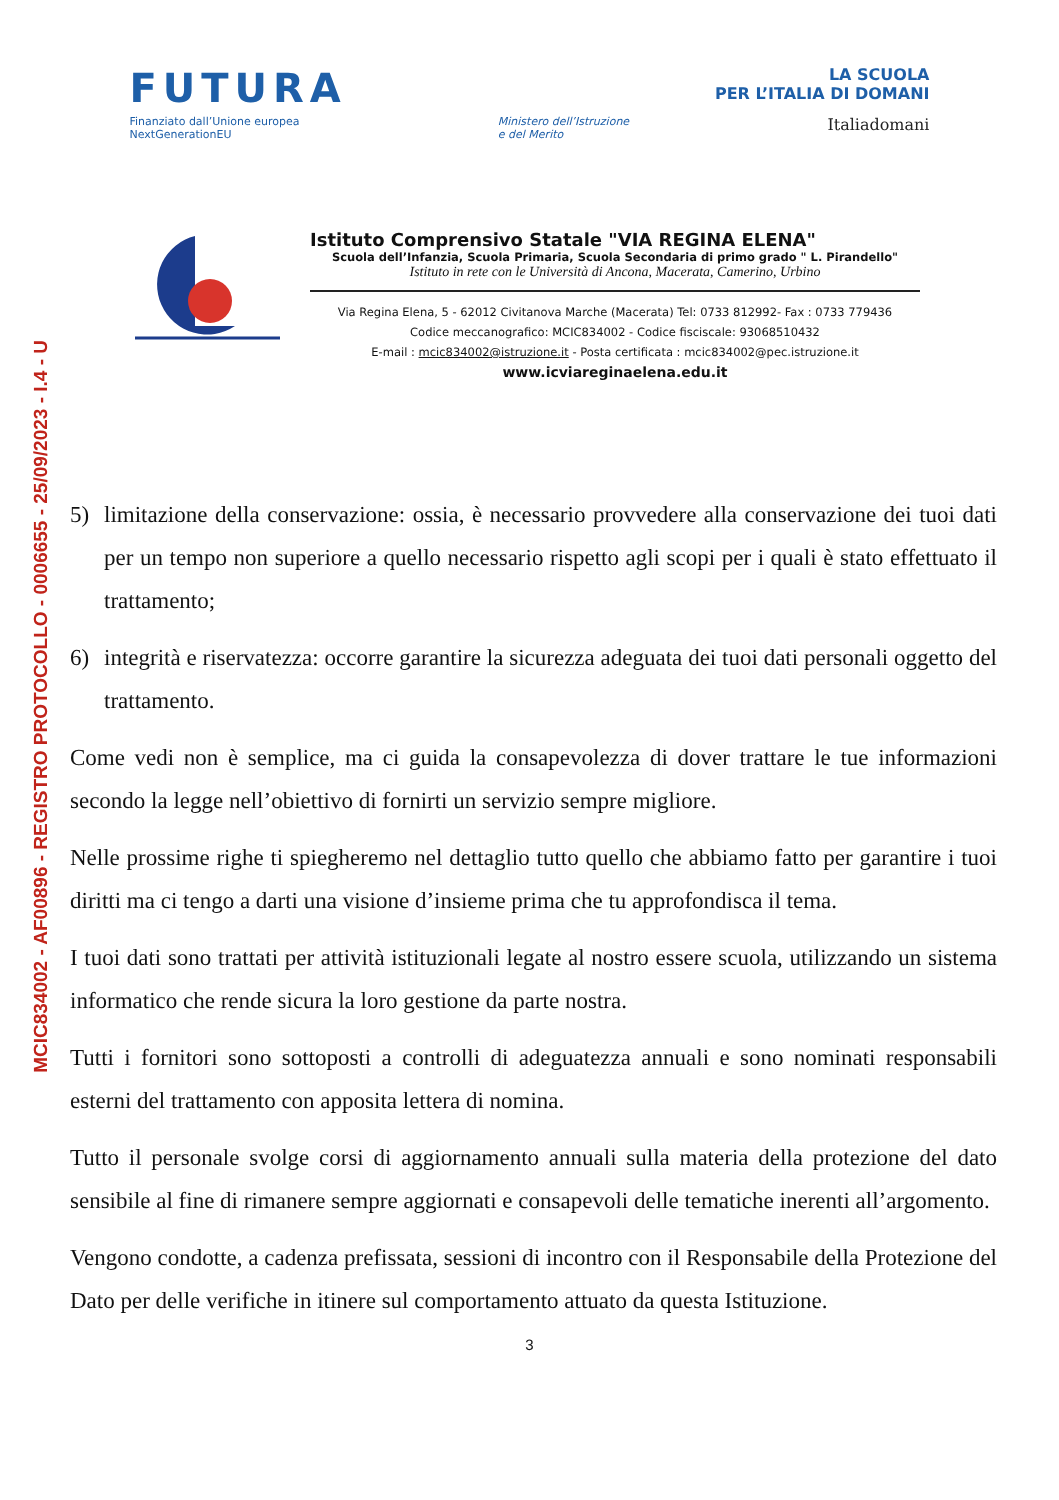MCIC834002 - AF00896 - REGISTRO PROTOCOLLO - 0006655 - 25/09/2023 - I.4 - U
FUTURA
LA SCUOLA
PER L’ITALIA DI DOMANI
Finanziato dall’Unione europea
NextGenerationEU
Ministero dell’Istruzione
e del Merito
Italiadomani
Istituto Comprensivo Statale "VIA REGINA ELENA"
Scuola dell’Infanzia, Scuola Primaria, Scuola Secondaria di primo grado " L. Pirandello"
Istituto in rete con le Università di Ancona, Macerata, Camerino, Urbino
Via Regina Elena, 5 - 62012 Civitanova Marche (Macerata) Tel: 0733 812992- Fax : 0733 779436
Codice meccanografico: MCIC834002 - Codice fisciscale: 93068510432
E-mail : mcic834002@istruzione.it - Posta certificata : mcic834002@pec.istruzione.it
www.icviareginaelena.edu.it
5) limitazione della conservazione: ossia, è necessario provvedere alla conservazione dei tuoi dati per un tempo non superiore a quello necessario rispetto agli scopi per i quali è stato effettuato il trattamento;
6) integrità e riservatezza: occorre garantire la sicurezza adeguata dei tuoi dati personali oggetto del trattamento.
Come vedi non è semplice, ma ci guida la consapevolezza di dover trattare le tue informazioni secondo la legge nell’obiettivo di fornirti un servizio sempre migliore.
Nelle prossime righe ti spiegheremo nel dettaglio tutto quello che abbiamo fatto per garantire i tuoi diritti ma ci tengo a darti una visione d’insieme prima che tu approfondisca il tema.
I tuoi dati sono trattati per attività istituzionali legate al nostro essere scuola, utilizzando un sistema informatico che rende sicura la loro gestione da parte nostra.
Tutti i fornitori sono sottoposti a controlli di adeguatezza annuali e sono nominati responsabili esterni del trattamento con apposita lettera di nomina.
Tutto il personale svolge corsi di aggiornamento annuali sulla materia della protezione del dato sensibile al fine di rimanere sempre aggiornati e consapevoli delle tematiche inerenti all’argomento.
Vengono condotte, a cadenza prefissata, sessioni di incontro con il Responsabile della Protezione del Dato per delle verifiche in itinere sul comportamento attuato da questa Istituzione.
3